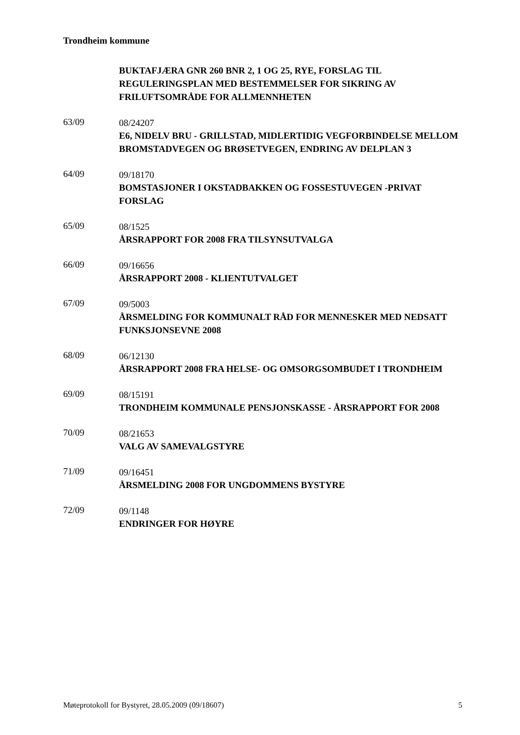Trondheim kommune
BUKTAFJÆRA GNR 260 BNR 2, 1 OG 25, RYE, FORSLAG TIL REGULERINGSPLAN MED BESTEMMELSER FOR SIKRING AV FRILUFTSOMRÅDE FOR ALLMENNHETEN
63/09
08/24207
E6, NIDELV BRU - GRILLSTAD, MIDLERTIDIG VEGFORBINDELSE MELLOM BROMSTADVEGEN OG BRØSETVEGEN, ENDRING AV DELPLAN 3
64/09
09/18170
BOMSTASJONER I OKSTADBAKKEN OG FOSSESTUVEGEN -PRIVAT FORSLAG
65/09
08/1525
ÅRSRAPPORT FOR 2008 FRA TILSYNSUTVALGA
66/09
09/16656
ÅRSRAPPORT 2008 - KLIENTUTVALGET
67/09
09/5003
ÅRSMELDING FOR KOMMUNALT RÅD FOR MENNESKER MED NEDSATT FUNKSJONSEVNE 2008
68/09
06/12130
ÅRSRAPPORT 2008 FRA HELSE- OG OMSORGSOMBUDET I TRONDHEIM
69/09
08/15191
TRONDHEIM KOMMUNALE PENSJONSKASSE - ÅRSRAPPORT FOR 2008
70/09
08/21653
VALG AV SAMEVALGSTYRE
71/09
09/16451
ÅRSMELDING 2008 FOR UNGDOMMENS BYSTYRE
72/09
09/1148
ENDRINGER FOR HØYRE
Møteprotokoll for Bystyret, 28.05.2009 (09/18607) 5